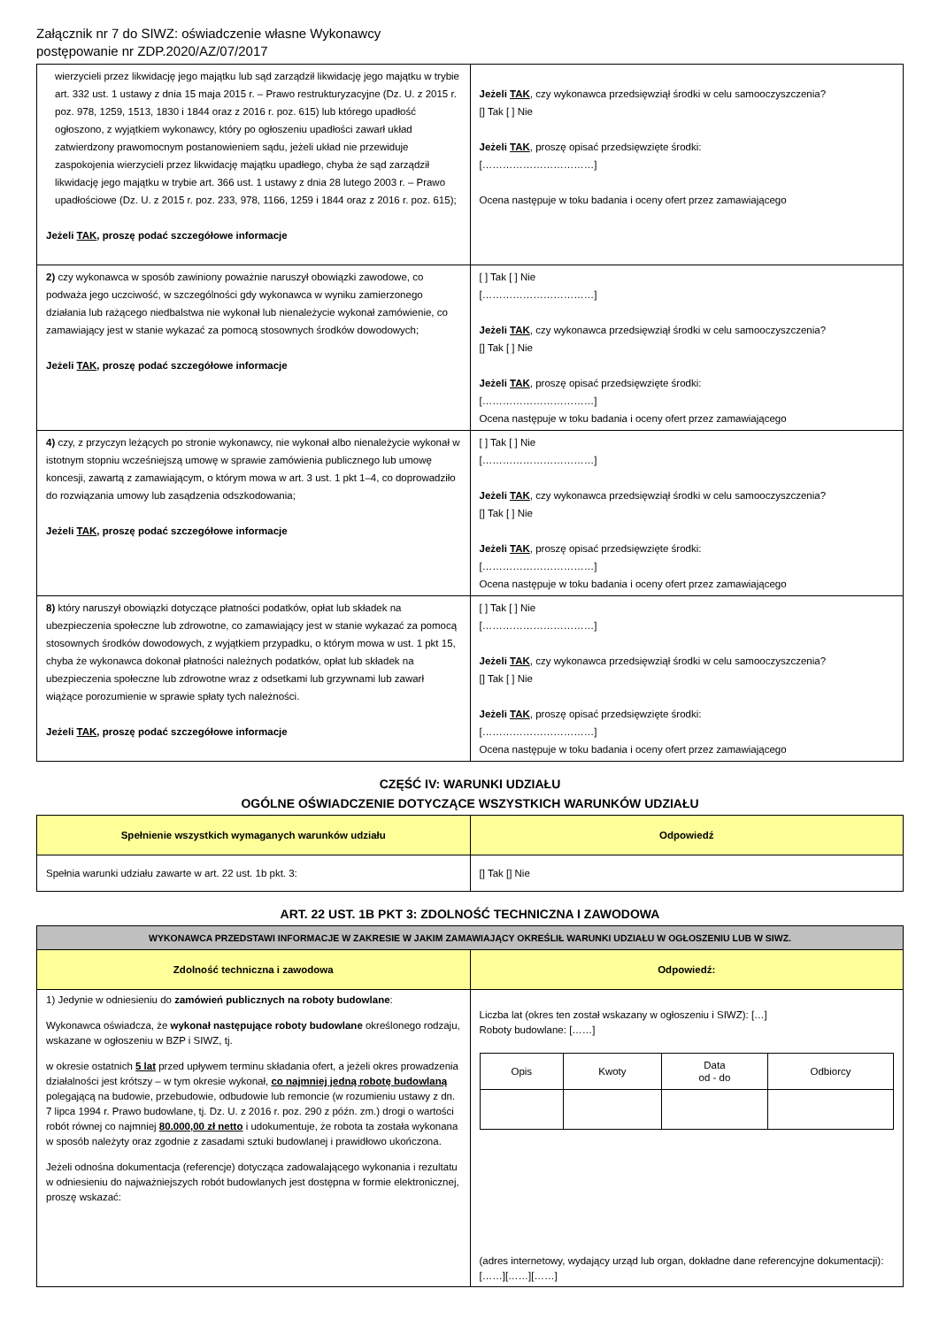Załącznik nr 7 do SIWZ: oświadczenie własne Wykonawcy
postępowanie nr ZDP.2020/AZ/07/2017
| wierzycieli przez likwidację jego majątku lub sąd zarządził likwidację jego majątku w trybie art. 332 ust. 1 ustawy z dnia 15 maja 2015 r. – Prawo restrukturyzacyjne (Dz. U. z 2015 r. poz. 978, 1259, 1513, 1830 i 1844 oraz z 2016 r. poz. 615) lub którego upadłość ogłoszono, z wyjątkiem wykonawcy, który po ogłoszeniu upadłości zawarł układ zatwierdzony prawomocnym postanowieniem sądu, jeżeli układ nie przewiduje zaspokojenia wierzycieli przez likwidację majątku upadłego, chyba że sąd zarządził likwidację jego majątku w trybie art. 366 ust. 1 ustawy z dnia 28 lutego 2003 r. – Prawo upadłościowe (Dz. U. z 2015 r. poz. 233, 978, 1166, 1259 i 1844 oraz z 2016 r. poz. 615); Jeżeli TAK , proszę podać szczegółowe informacje | Jeżeli TAK , czy wykonawca przedsięwziął środki w celu samooczyszczenia? [] Tak [ ] Nie Jeżeli TAK , proszę opisać przedsięwzięte środki: [……………………………] Ocena następuje w toku badania i oceny ofert przez zamawiającego |
| 2) czy wykonawca w sposób zawiniony poważnie naruszył obowiązki zawodowe, co podważa jego uczciwość, w szczególności gdy wykonawca w wyniku zamierzonego działania lub rażącego niedbalstwa nie wykonał lub nienależycie wykonał zamówienie, co zamawiający jest w stanie wykazać za pomocą stosownych środków dowodowych; Jeżeli TAK , proszę podać szczegółowe informacje | [ ] Tak [ ] Nie [……………………………] Jeżeli TAK , czy wykonawca przedsięwziął środki w celu samooczyszczenia? [] Tak [ ] Nie Jeżeli TAK , proszę opisać przedsięwzięte środki: [……………………………] Ocena następuje w toku badania i oceny ofert przez zamawiającego |
| 4) czy, z przyczyn leżących po stronie wykonawcy, nie wykonał albo nienależycie wykonał w istotnym stopniu wcześniejszą umowę w sprawie zamówienia publicznego lub umowę koncesji, zawartą z zamawiającym, o którym mowa w art. 3 ust. 1 pkt 1–4, co doprowadziło do rozwiązania umowy lub zasądzenia odszkodowania; Jeżeli TAK , proszę podać szczegółowe informacje | [ ] Tak [ ] Nie [……………………………] Jeżeli TAK , czy wykonawca przedsięwziął środki w celu samooczyszczenia? [] Tak [ ] Nie Jeżeli TAK , proszę opisać przedsięwzięte środki: [……………………………] Ocena następuje w toku badania i oceny ofert przez zamawiającego |
| 8) który naruszył obowiązki dotyczące płatności podatków, opłat lub składek na ubezpieczenia społeczne lub zdrowotne, co zamawiający jest w stanie wykazać za pomocą stosownych środków dowodowych, z wyjątkiem przypadku, o którym mowa w ust. 1 pkt 15, chyba że wykonawca dokonał płatności należnych podatków, opłat lub składek na ubezpieczenia społeczne lub zdrowotne wraz z odsetkami lub grzywnami lub zawarł wiążące porozumienie w sprawie spłaty tych należności. Jeżeli TAK , proszę podać szczegółowe informacje | [ ] Tak [ ] Nie [……………………………] Jeżeli TAK , czy wykonawca przedsięwziął środki w celu samooczyszczenia? [] Tak [ ] Nie Jeżeli TAK , proszę opisać przedsięwzięte środki: [……………………………] Ocena następuje w toku badania i oceny ofert przez zamawiającego |
CZĘŚĆ IV: WARUNKI UDZIAŁU
OGÓLNE OŚWIADCZENIE DOTYCZĄCE WSZYSTKICH WARUNKÓW UDZIAŁU
| Spełnienie wszystkich wymaganych warunków udziału | Odpowiedź |
| --- | --- |
| Spełnia warunki udziału zawarte w art. 22 ust. 1b pkt. 3: | [] Tak [] Nie |
ART. 22 UST. 1B PKT 3: ZDOLNOŚĆ TECHNICZNA I ZAWODOWA
| WYKONAWCA PRZEDSTAWI INFORMACJE W ZAKRESIE W JAKIM ZAMAWIAJĄCY OKREŚLIŁ WARUNKI UDZIAŁU W OGŁOSZENIU LUB W SIWZ. | |
| --- | --- |
| Zdolność techniczna i zawodowa | Odpowiedź: |
| 1) Jedynie w odniesieniu do zamówień publicznych na roboty budowlane : Wykonawca oświadcza, że wykonał następujące roboty budowlane określonego rodzaju, wskazane w ogłoszeniu w BZP i SIWZ, tj. w okresie ostatnich 5 lat przed upływem terminu składania ofert, a jeżeli okres prowadzenia działalności jest krótszy – w tym okresie wykonał, co najmniej jedną robotę budowlaną polegającą na budowie, przebudowie, odbudowie lub remoncie (w rozumieniu ustawy z dn. 7 lipca 1994 r. Prawo budowlane, tj. Dz. U. z 2016 r. poz. 290 z późn. zm.) drogi o wartości robót równej co najmniej 80.000,00 zł netto i udokumentuje, że robota ta została wykonana w sposób należyty oraz zgodnie z zasadami sztuki budowlanej i prawidłowo ukończona. Jeżeli odnośna dokumentacja (referencje) dotycząca zadowalającego wykonania i rezultatu w odniesieniu do najważniejszych robót budowlanych jest dostępna w formie elektronicznej, proszę wskazać: | Liczba lat (okres ten został wskazany w ogłoszeniu i SIWZ): […] Roboty budowlane: [……] / Opis / Kwoty / Data od - do / Odbiorcy / (adres internetowy, wydający urząd lub organ, dokładne dane referencyjne dokumentacji): [……][……][……] |